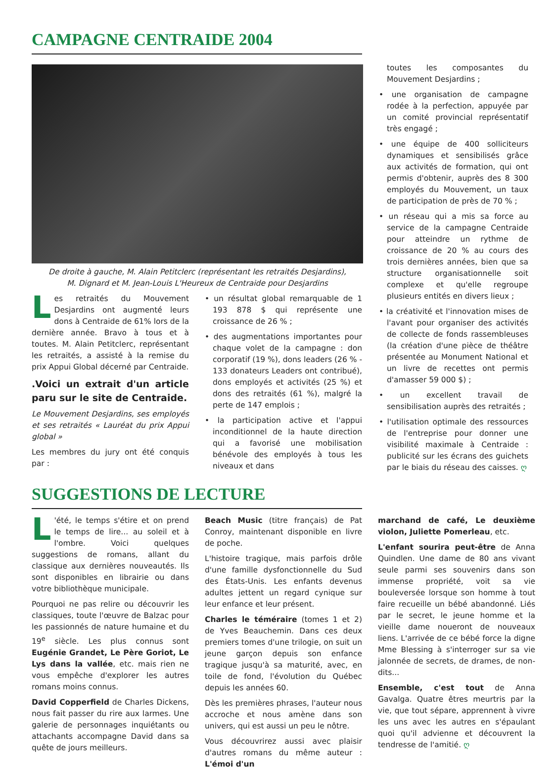CAMPAGNE CENTRAIDE 2004
De droite à gauche, M. Alain Petitclerc (représentant les retraités Desjardins),
M. Dignard et M. Jean-Louis L'Heureux de Centraide pour Desjardins
Les retraités du Mouvement Desjardins ont augmenté leurs dons à Centraide de 61% lors de la dernière année. Bravo à tous et à toutes. M. Alain Petitclerc, représentant les retraités, a assisté à la remise du prix Appui Global décerné par Centraide.
.Voici un extrait d'un article paru sur le site de Centraide.
Le Mouvement Desjardins, ses employés et ses retraités « Lauréat du prix Appui global »
Les membres du jury ont été conquis par :
• un résultat global remarquable de 1 193 878 $ qui représente une croissance de 26 % ;
• des augmentations importantes pour chaque volet de la campagne : don corporatif (19 %), dons leaders (26 % - 133 donateurs Leaders ont contribué), dons employés et activités (25 %) et dons des retraités (61 %), malgré la perte de 147 emplois ;
• la participation active et l'appui inconditionnel de la haute direction qui a favorisé une mobilisation bénévole des employés à tous les niveaux et dans
toutes les composantes du Mouvement Desjardins ;
• une organisation de campagne rodée à la perfection, appuyée par un comité provincial représentatif très engagé ;
• une équipe de 400 solliciteurs dynamiques et sensibilisés grâce aux activités de formation, qui ont permis d'obtenir, auprès des 8 300 employés du Mouvement, un taux de participation de près de 70 % ;
• un réseau qui a mis sa force au service de la campagne Centraide pour atteindre un rythme de croissance de 20 % au cours des trois dernières années, bien que sa structure organisationnelle soit complexe et qu'elle regroupe plusieurs entités en divers lieux ;
• la créativité et l'innovation mises de l'avant pour organiser des activités de collecte de fonds rassembleuses (la création d'une pièce de théâtre présentée au Monument National et un livre de recettes ont permis d'amasser 59 000 $) ;
• un excellent travail de sensibilisation auprès des retraités ;
• l'utilisation optimale des ressources de l'entreprise pour donner une visibilité maximale à Centraide : publicité sur les écrans des guichets par le biais du réseau des caisses. ღ
SUGGESTIONS DE LECTURE
L 'été, le temps s'étire et on prend le temps de lire... au soleil et à l'ombre. Voici quelques suggestions de romans, allant du classique aux dernières nouveautés. Ils sont disponibles en librairie ou dans votre bibliothèque municipale.
Pourquoi ne pas relire ou découvrir les classiques, toute l'œuvre de Balzac pour les passionnés de nature humaine et du 19<sup>e</sup> siècle. Les plus connus sont Eugénie Grandet, Le Père Goriot, Le Lys dans la vallée, etc. mais rien ne vous empêche d'explorer les autres romans moins connus.
David Copperfield de Charles Dickens, nous fait passer du rire aux larmes. Une galerie de personnages inquiétants ou attachants accompagne David dans sa quête de jours meilleurs.
Beach Music (titre français) de Pat Conroy, maintenant disponible en livre de poche.
L'histoire tragique, mais parfois drôle d'une famille dysfonctionnelle du Sud des États-Unis. Les enfants devenus adultes jettent un regard cynique sur leur enfance et leur présent.
Charles le téméraire (tomes 1 et 2) de Yves Beauchemin. Dans ces deux premiers tomes d'une trilogie, on suit un jeune garçon depuis son enfance tragique jusqu'à sa maturité, avec, en toile de fond, l'évolution du Québec depuis les années 60.
Dès les premières phrases, l'auteur nous accroche et nous amène dans son univers, qui est aussi un peu le nôtre.
Vous découvrirez aussi avec plaisir d'autres romans du même auteur : L'émoi d'un
marchand de café, Le deuxième violon, Juliette Pomerleau, etc.
L'enfant sourira peut-être de Anna Quindlen. Une dame de 80 ans vivant seule parmi ses souvenirs dans son immense propriété, voit sa vie bouleversée lorsque son homme à tout faire recueille un bébé abandonné. Liés par le secret, le jeune homme et la vieille dame noueront de nouveaux liens. L'arrivée de ce bébé force la digne Mme Blessing à s'interroger sur sa vie jalonnée de secrets, de drames, de non-dits...
Ensemble, c'est tout de Anna Gavalga. Quatre êtres meurtris par la vie, que tout sépare, apprennent à vivre les uns avec les autres en s'épaulant quoi qu'il advienne et découvrent la tendresse de l'amitié. ღ